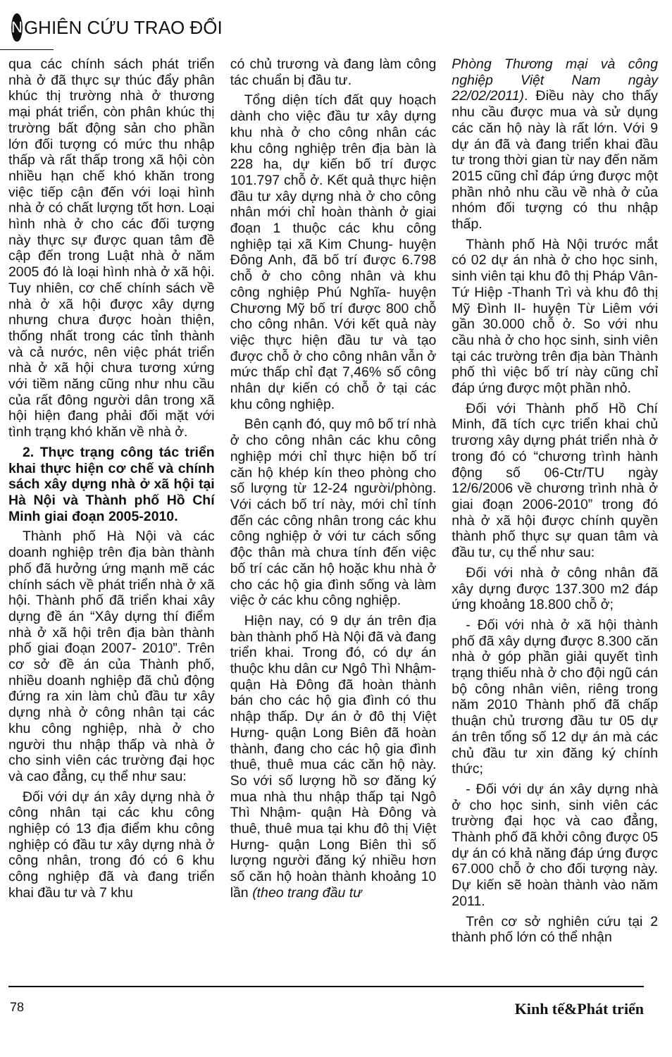N GHIÊN CỨU TRAO ĐỔI
qua các chính sách phát triển nhà ở đã thực sự thúc đẩy phân khúc thị trường nhà ở thương mại phát triển, còn phân khúc thị trường bất động sản cho phần lớn đối tượng có mức thu nhập thấp và rất thấp trong xã hội còn nhiều hạn chế khó khăn trong việc tiếp cận đến với loại hình nhà ở có chất lượng tốt hơn. Loại hình nhà ở cho các đối tượng này thực sự được quan tâm đề cập đến trong Luật nhà ở năm 2005 đó là loại hình nhà ở xã hội. Tuy nhiên, cơ chế chính sách về nhà ở xã hội được xây dựng nhưng chưa được hoàn thiện, thống nhất trong các tỉnh thành và cả nước, nên việc phát triển nhà ở xã hội chưa tương xứng với tiềm năng cũng như nhu cầu của rất đông người dân trong xã hội hiện đang phải đối mặt với tình trạng khó khăn về nhà ở.
2. Thực trạng công tác triển khai thực hiện cơ chế và chính sách xây dựng nhà ở xã hội tại Hà Nội và Thành phố Hồ Chí Minh giai đoạn 2005-2010.
Thành phố Hà Nội và các doanh nghiệp trên địa bàn thành phố đã hưởng ứng mạnh mẽ các chính sách về phát triển nhà ở xã hội. Thành phố đã triển khai xây dựng đề án “Xây dựng thí điểm nhà ở xã hội trên địa bàn thành phố giai đoạn 2007- 2010”. Trên cơ sở đề án của Thành phố, nhiều doanh nghiệp đã chủ động đứng ra xin làm chủ đầu tư xây dựng nhà ở công nhân tại các khu công nghiệp, nhà ở cho người thu nhập thấp và nhà ở cho sinh viên các trường đại học và cao đẳng, cụ thể như sau:
Đối với dự án xây dựng nhà ở công nhân tại các khu công nghiệp có 13 địa điểm khu công nghiệp có đầu tư xây dựng nhà ở công nhân, trong đó có 6 khu công nghiệp đã và đang triển khai đầu tư và 7 khu
có chủ trương và đang làm công tác chuẩn bị đầu tư.
Tổng diện tích đất quy hoạch dành cho việc đầu tư xây dựng khu nhà ở cho công nhân các khu công nghiệp trên địa bàn là 228 ha, dự kiến bố trí được 101.797 chỗ ở. Kết quả thực hiện đầu tư xây dựng nhà ở cho công nhân mới chỉ hoàn thành ở giai đoạn 1 thuộc các khu công nghiệp tại xã Kim Chung- huyện Đông Anh, đã bố trí được 6.798 chỗ ở cho công nhân và khu công nghiệp Phú Nghĩa- huyện Chương Mỹ bố trí được 800 chỗ cho công nhân. Với kết quả này việc thực hiện đầu tư và tạo được chỗ ở cho công nhân vẫn ở mức thấp chỉ đạt 7,46% số công nhân dự kiến có chỗ ở tại các khu công nghiệp.
Bên cạnh đó, quy mô bố trí nhà ở cho công nhân các khu công nghiệp mới chỉ thực hiện bố trí căn hộ khép kín theo phòng cho số lượng từ 12-24 người/phòng. Với cách bố trí này, mới chỉ tính đến các công nhân trong các khu công nghiệp ở với tư cách sống độc thân mà chưa tính đến việc bố trí các căn hộ hoặc khu nhà ở cho các hộ gia đình sống và làm việc ở các khu công nghiệp.
Hiện nay, có 9 dự án trên địa bàn thành phố Hà Nội đã và đang triển khai. Trong đó, có dự án thuộc khu dân cư Ngô Thì Nhậm- quận Hà Đông đã hoàn thành bán cho các hộ gia đình có thu nhập thấp. Dự án ở đô thị Việt Hưng- quận Long Biên đã hoàn thành, đang cho các hộ gia đình thuê, thuê mua các căn hộ này. So với số lượng hồ sơ đăng ký mua nhà thu nhập thấp tại Ngô Thì Nhậm- quận Hà Đông và thuê, thuê mua tại khu đô thị Việt Hưng- quận Long Biên thì số lượng người đăng ký nhiều hơn số căn hộ hoàn thành khoảng 10 lần (theo trang đầu tư
Phòng Thương mại và công nghiệp Việt Nam ngày 22/02/2011). Điều này cho thấy nhu cầu được mua và sử dụng các căn hộ này là rất lớn. Với 9 dự án đã và đang triển khai đầu tư trong thời gian từ nay đến năm 2015 cũng chỉ đáp ứng được một phần nhỏ nhu cầu về nhà ở của nhóm đối tượng có thu nhập thấp.
Thành phố Hà Nội trước mắt có 02 dự án nhà ở cho học sinh, sinh viên tại khu đô thị Pháp Vân- Tứ Hiệp -Thanh Trì và khu đô thị Mỹ Đình II- huyện Từ Liêm với gần 30.000 chỗ ở. So với nhu cầu nhà ở cho học sinh, sinh viên tại các trường trên địa bàn Thành phố thì việc bố trí này cũng chỉ đáp ứng được một phần nhỏ.
Đối với Thành phố Hồ Chí Minh, đã tích cực triển khai chủ trương xây dựng phát triển nhà ở trong đó có “chương trình hành động số 06-Ctr/TU ngày 12/6/2006 về chương trình nhà ở giai đoạn 2006-2010” trong đó nhà ở xã hội được chính quyền thành phố thực sự quan tâm và đầu tư, cụ thể như sau:
Đối với nhà ở công nhân đã xây dựng được 137.300 m2 đáp ứng khoảng 18.800 chỗ ở;
- Đối với nhà ở xã hội thành phố đã xây dựng được 8.300 căn nhà ở góp phần giải quyết tình trạng thiếu nhà ở cho đội ngũ cán bộ công nhân viên, riêng trong năm 2010 Thành phố đã chấp thuận chủ trương đầu tư 05 dự án trên tổng số 12 dự án mà các chủ đầu tư xin đăng ký chính thức;
- Đối với dự án xây dựng nhà ở cho học sinh, sinh viên các trường đại học và cao đẳng, Thành phố đã khởi công được 05 dự án có khả năng đáp ứng được 67.000 chỗ ở cho đối tượng này. Dự kiến sẽ hoàn thành vào năm 2011.
Trên cơ sở nghiên cứu tại 2 thành phố lớn có thể nhận
78 Kinh tế&Phát triển